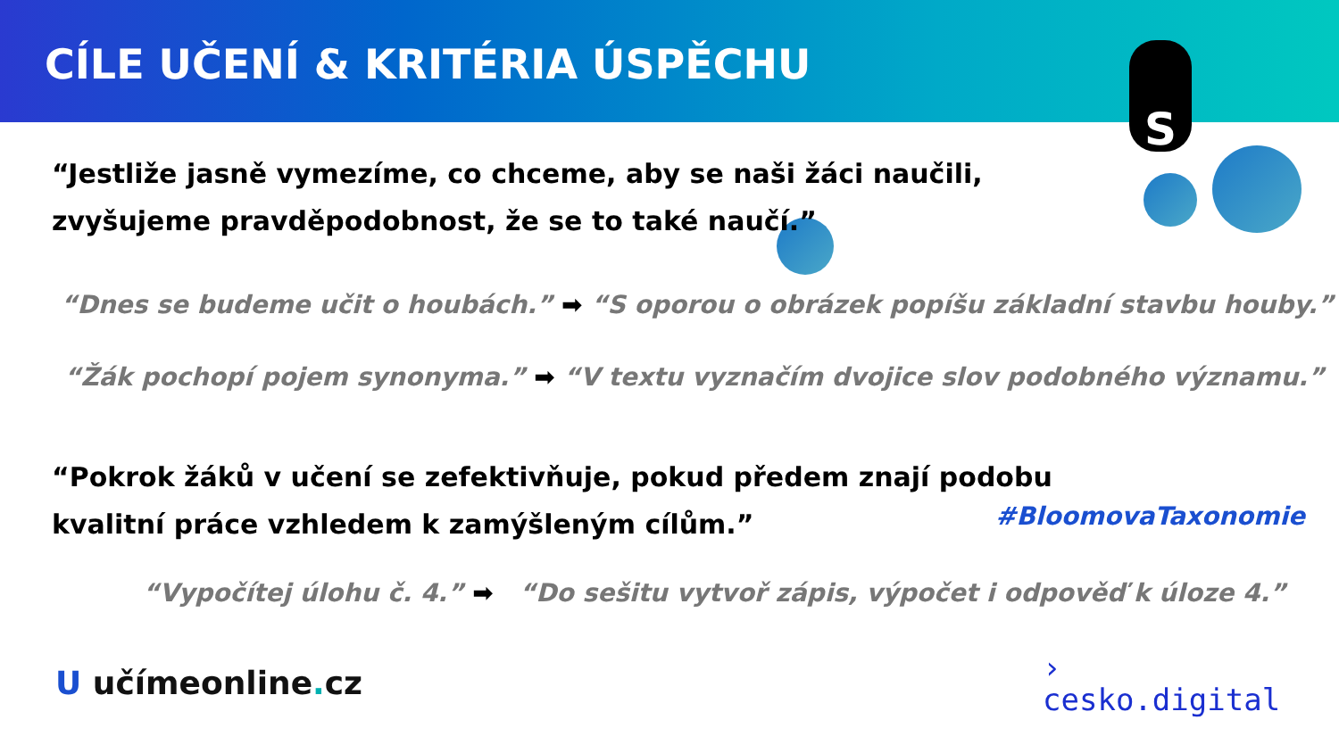CÍLE UČENÍ & KRITÉRIA ÚSPĚCHU
S
“Jestliže jasně vymezíme, co chceme, aby se naši žáci naučili,
zvyšujeme pravděpodobnost, že se to také naučí.”
“Dnes se budeme učit o houbách.” ➡ “S oporou o obrázek popíšu základní stavbu houby.”
“Žák pochopí pojem synonyma.” ➡ “V textu vyznačím dvojice slov podobného významu.”
“Pokrok žáků v učení se zefektivňuje, pokud předem znají podobu
kvalitní práce vzhledem k zamýšleným cílům.”
#BloomovaTaxonomie
“Vypočítej úlohu č. 4.” ➡ “Do sešitu vytvoř zápis, výpočet i odpověď k úloze 4.”
U učímeonline. cz
›
cesko.digital